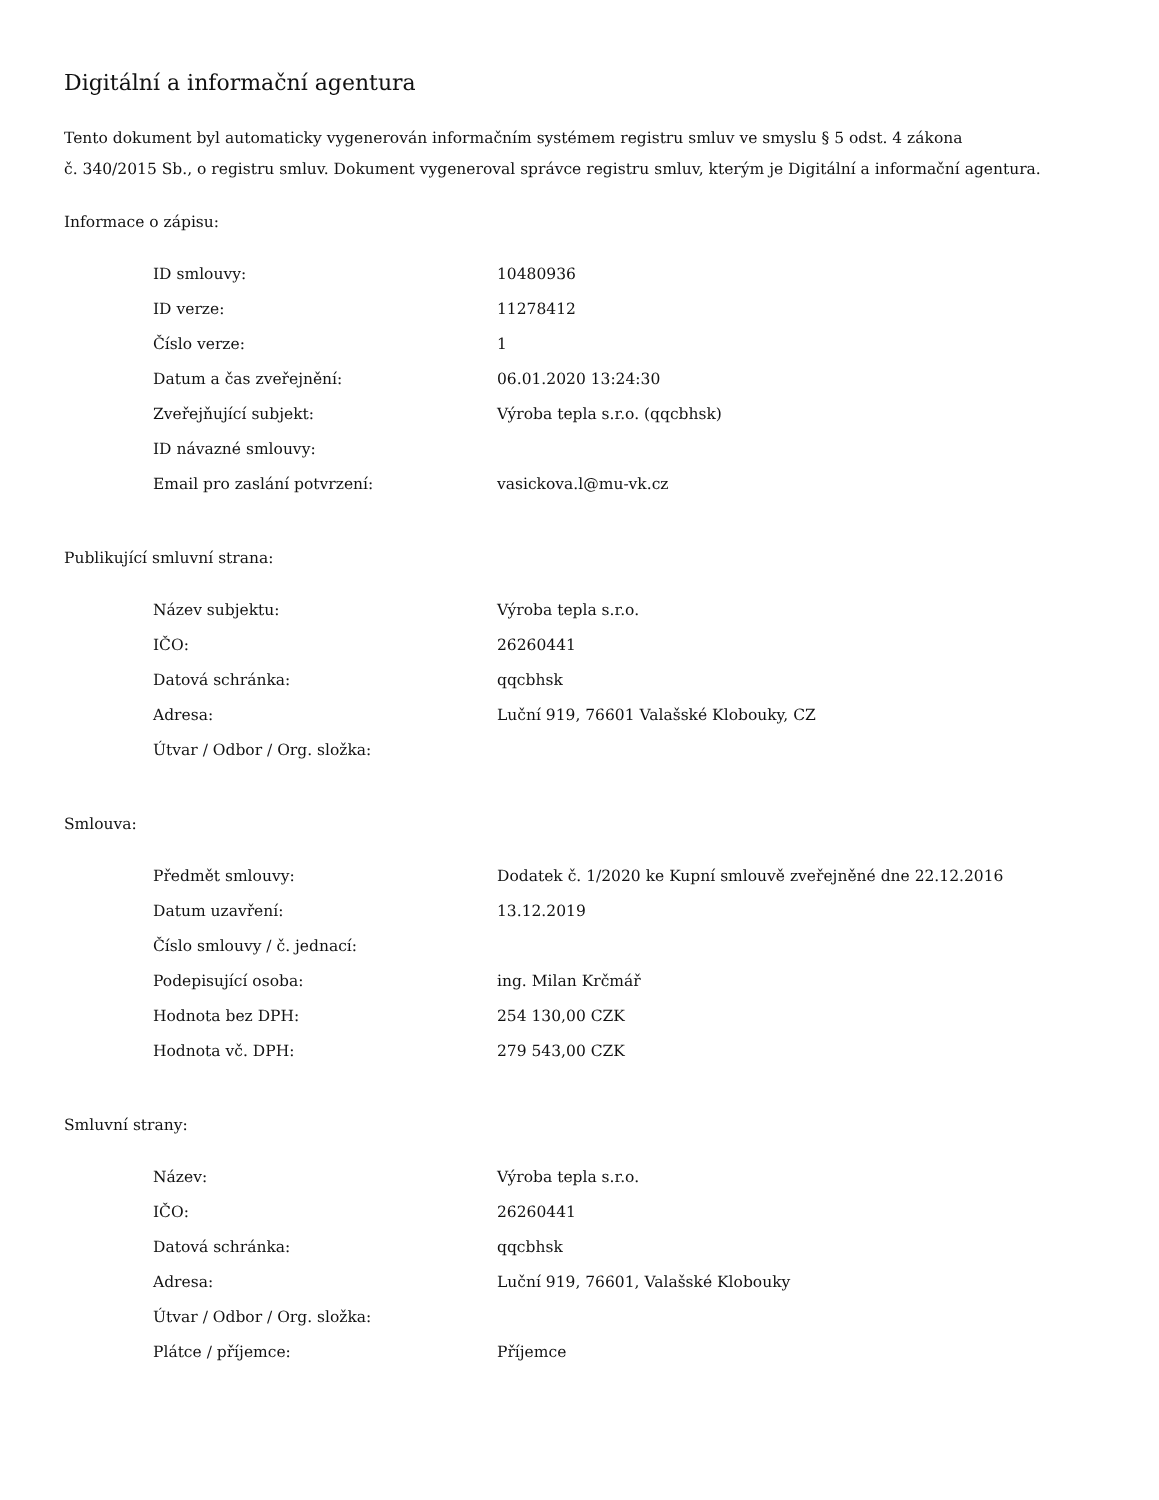Digitální a informační agentura
Tento dokument byl automaticky vygenerován informačním systémem registru smluv ve smyslu § 5 odst. 4 zákona
č. 340/2015 Sb., o registru smluv. Dokument vygeneroval správce registru smluv, kterým je Digitální a informační agentura.
Informace o zápisu:
| ID smlouvy: | 10480936 |
| ID verze: | 11278412 |
| Číslo verze: | 1 |
| Datum a čas zveřejnění: | 06.01.2020 13:24:30 |
| Zveřejňující subjekt: | Výroba tepla s.r.o. (qqcbhsk) |
| ID návazné smlouvy: | |
| Email pro zaslání potvrzení: | vasickova.l@mu-vk.cz |
Publikující smluvní strana:
| Název subjektu: | Výroba tepla s.r.o. |
| IČO: | 26260441 |
| Datová schránka: | qqcbhsk |
| Adresa: | Luční 919, 76601 Valašské Klobouky, CZ |
| Útvar / Odbor / Org. složka: | |
Smlouva:
| Předmět smlouvy: | Dodatek č. 1/2020 ke Kupní smlouvě zveřejněné dne 22.12.2016 |
| Datum uzavření: | 13.12.2019 |
| Číslo smlouvy / č. jednací: | |
| Podepisující osoba: | ing. Milan Krčmář |
| Hodnota bez DPH: | 254 130,00 CZK |
| Hodnota vč. DPH: | 279 543,00 CZK |
Smluvní strany:
| Název: | Výroba tepla s.r.o. |
| IČO: | 26260441 |
| Datová schránka: | qqcbhsk |
| Adresa: | Luční 919, 76601, Valašské Klobouky |
| Útvar / Odbor / Org. složka: | |
| Plátce / příjemce: | Příjemce |